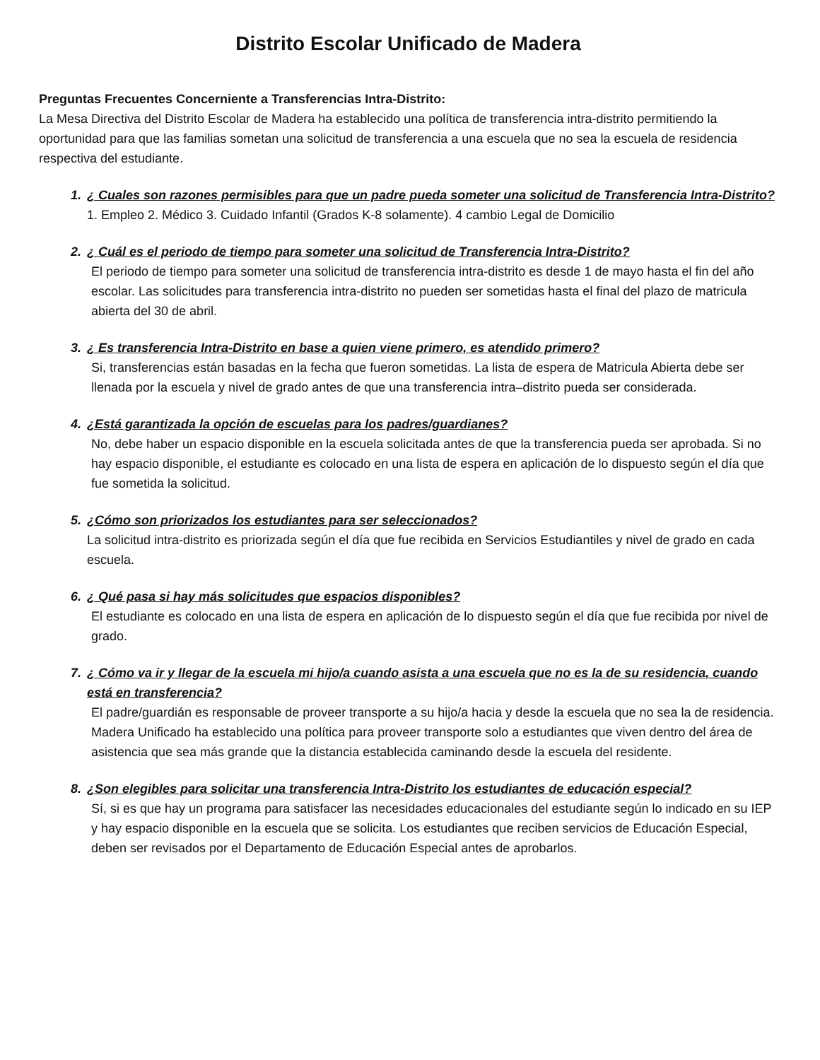Distrito Escolar Unificado de Madera
Preguntas Frecuentes Concerniente a Transferencias Intra-Distrito:
La Mesa Directiva del Distrito Escolar de Madera ha establecido una política de transferencia intra-distrito permitiendo la oportunidad para que las familias sometan una solicitud de transferencia a una escuela que no sea la escuela de residencia respectiva del estudiante.
1. ¿ Cuales son razones permisibles para que un padre pueda someter una solicitud de Transferencia Intra-Distrito? 1. Empleo 2. Médico 3. Cuidado Infantil (Grados K-8 solamente). 4 cambio Legal de Domicilio
2. ¿ Cuál es el periodo de tiempo para someter una solicitud de Transferencia Intra-Distrito?
El periodo de tiempo para someter una solicitud de transferencia intra-distrito es desde 1 de mayo hasta el fin del año escolar. Las solicitudes para transferencia intra-distrito no pueden ser sometidas hasta el final del plazo de matricula abierta del 30 de abril.
3. ¿ Es transferencia Intra-Distrito en base a quien viene primero, es atendido primero?
Si, transferencias están basadas en la fecha que fueron sometidas. La lista de espera de Matricula Abierta debe ser llenada por la escuela y nivel de grado antes de que una transferencia intra–distrito pueda ser considerada.
4. ¿Está garantizada la opción de escuelas para los padres/guardianes?
No, debe haber un espacio disponible en la escuela solicitada antes de que la transferencia pueda ser aprobada. Si no hay espacio disponible, el estudiante es colocado en una lista de espera en aplicación de lo dispuesto según el día que fue sometida la solicitud.
5. ¿Cómo son priorizados los estudiantes para ser seleccionados?
La solicitud intra-distrito es priorizada según el día que fue recibida en Servicios Estudiantiles y nivel de grado en cada escuela.
6. ¿ Qué pasa si hay más solicitudes que espacios disponibles?
El estudiante es colocado en una lista de espera en aplicación de lo dispuesto según el día que fue recibida por nivel de grado.
7. ¿ Cómo va ir y llegar de la escuela mi hijo/a cuando asista a una escuela que no es la de su residencia, cuando está en transferencia?
El padre/guardián es responsable de proveer transporte a su hijo/a hacia y desde la escuela que no sea la de residencia. Madera Unificado ha establecido una política para proveer transporte solo a estudiantes que viven dentro del área de asistencia que sea más grande que la distancia establecida caminando desde la escuela del residente.
8. ¿Son elegibles para solicitar una transferencia Intra-Distrito los estudiantes de educación especial?
Sí, si es que hay un programa para satisfacer las necesidades educacionales del estudiante según lo indicado en su IEP y hay espacio disponible en la escuela que se solicita. Los estudiantes que reciben servicios de Educación Especial, deben ser revisados por el Departamento de Educación Especial antes de aprobarlos.